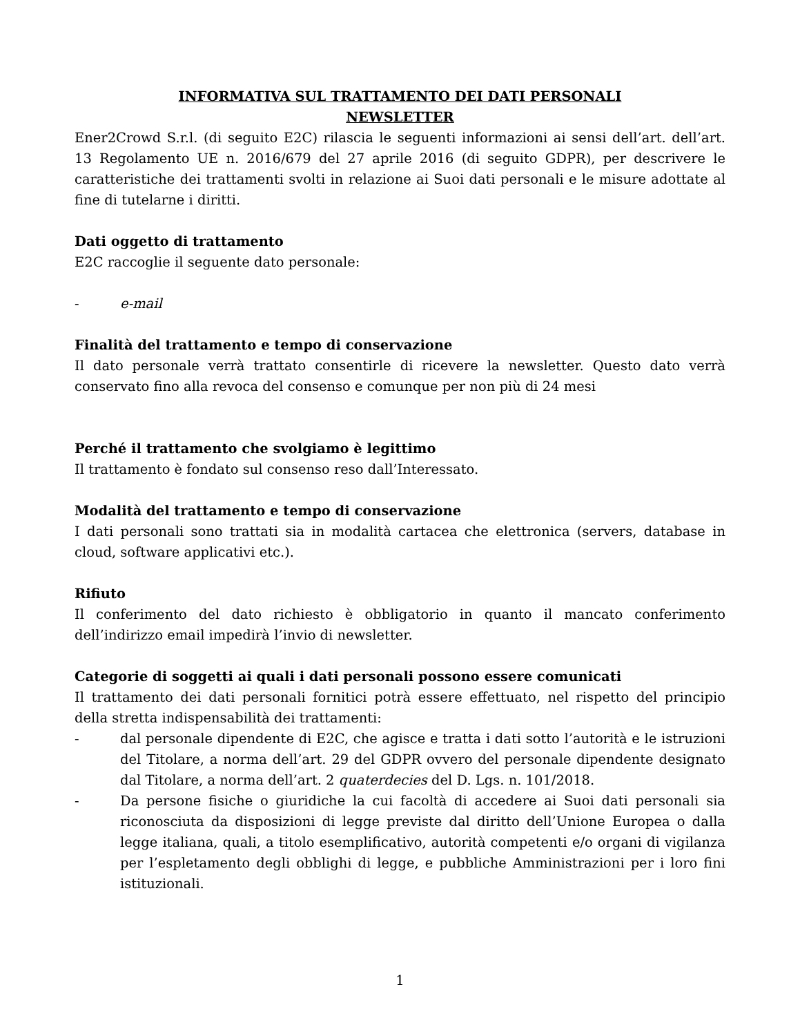INFORMATIVA SUL TRATTAMENTO DEI DATI PERSONALI
NEWSLETTER
Ener2Crowd S.r.l. (di seguito E2C) rilascia le seguenti informazioni ai sensi dell’art. dell’art. 13 Regolamento UE n. 2016/679 del 27 aprile 2016 (di seguito GDPR), per descrivere le caratteristiche dei trattamenti svolti in relazione ai Suoi dati personali e le misure adottate al fine di tutelarne i diritti.
Dati oggetto di trattamento
E2C raccoglie il seguente dato personale:
- e-mail
Finalità del trattamento e tempo di conservazione
Il dato personale verrà trattato consentirle di ricevere la newsletter. Questo dato verrà conservato fino alla revoca del consenso e comunque per non più di 24 mesi
Perché il trattamento che svolgiamo è legittimo
Il trattamento è fondato sul consenso reso dall’Interessato.
Modalità del trattamento e tempo di conservazione
I dati personali sono trattati sia in modalità cartacea che elettronica (servers, database in cloud, software applicativi etc.).
Rifiuto
Il conferimento del dato richiesto è obbligatorio in quanto il mancato conferimento dell’indirizzo email impedirà l’invio di newsletter.
Categorie di soggetti ai quali i dati personali possono essere comunicati
Il trattamento dei dati personali fornitici potrà essere effettuato, nel rispetto del principio della stretta indispensabilità dei trattamenti:
- dal personale dipendente di E2C, che agisce e tratta i dati sotto l’autorità e le istruzioni del Titolare, a norma dell’art. 29 del GDPR ovvero del personale dipendente designato dal Titolare, a norma dell’art. 2 quaterdecies del D. Lgs. n. 101/2018.
- Da persone fisiche o giuridiche la cui facoltà di accedere ai Suoi dati personali sia riconosciuta da disposizioni di legge previste dal diritto dell’Unione Europea o dalla legge italiana, quali, a titolo esemplificativo, autorità competenti e/o organi di vigilanza per l’espletamento degli obblighi di legge, e pubbliche Amministrazioni per i loro fini istituzionali.
1